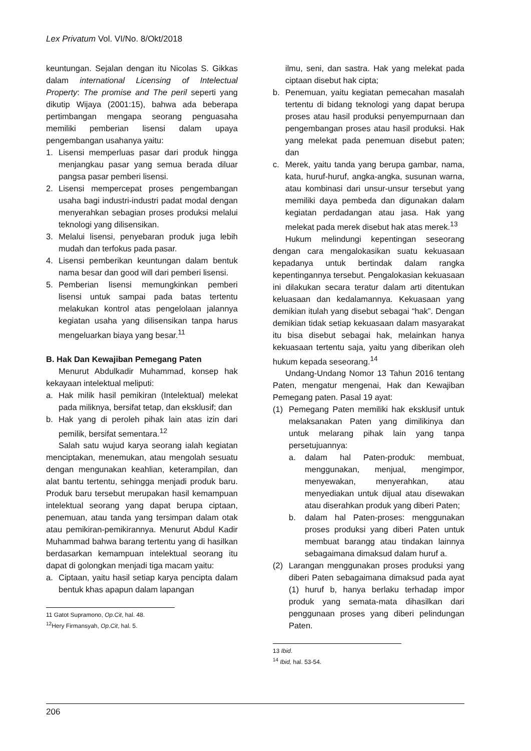Lex Privatum Vol. VI/No. 8/Okt/2018
keuntungan. Sejalan dengan itu Nicolas S. Gikkas dalam international Licensing of Intelectual Property: The promise and The peril seperti yang dikutip Wijaya (2001:15), bahwa ada beberapa pertimbangan mengapa seorang penguasaha memiliki pemberian lisensi dalam upaya pengembangan usahanya yaitu:
1. Lisensi memperluas pasar dari produk hingga menjangkau pasar yang semua berada diluar pangsa pasar pemberi lisensi.
2. Lisensi mempercepat proses pengembangan usaha bagi industri-industri padat modal dengan menyerahkan sebagian proses produksi melalui teknologi yang dilisensikan.
3. Melalui lisensi, penyebaran produk juga lebih mudah dan terfokus pada pasar.
4. Lisensi pemberikan keuntungan dalam bentuk nama besar dan good will dari pemberi lisensi.
5. Pemberian lisensi memungkinkan pemberi lisensi untuk sampai pada batas tertentu melakukan kontrol atas pengelolaan jalannya kegiatan usaha yang dilisensikan tanpa harus mengeluarkan biaya yang besar.<sup>11</sup>
B. Hak Dan Kewajiban Pemegang Paten
Menurut Abdulkadir Muhammad, konsep hak kekayaan intelektual meliputi:
a. Hak milik hasil pemikiran (Intelektual) melekat pada miliknya, bersifat tetap, dan eksklusif; dan
b. Hak yang di peroleh pihak lain atas izin dari pemilik, bersifat sementara.<sup>12</sup>
Salah satu wujud karya seorang ialah kegiatan menciptakan, menemukan, atau mengolah sesuatu dengan mengunakan keahlian, keterampilan, dan alat bantu tertentu, sehingga menjadi produk baru. Produk baru tersebut merupakan hasil kemampuan intelektual seorang yang dapat berupa ciptaan, penemuan, atau tanda yang tersimpan dalam otak atau pemikiran-pemikirannya. Menurut Abdul Kadir Muhammad bahwa barang tertentu yang di hasilkan berdasarkan kemampuan intelektual seorang itu dapat di golongkan menjadi tiga macam yaitu:
a. Ciptaan, yaitu hasil setiap karya pencipta dalam bentuk khas apapun dalam lapangan
11 Gatot Supramono, Op.Cit, hal. 48.
<sup>12</sup> Hery Firmansyah, Op.Cit, hal. 5.
ilmu, seni, dan sastra. Hak yang melekat pada ciptaan disebut hak cipta;
b. Penemuan, yaitu kegiatan pemecahan masalah tertentu di bidang teknologi yang dapat berupa proses atau hasil produksi penyempurnaan dan pengembangan proses atau hasil produksi. Hak yang melekat pada penemuan disebut paten; dan
c. Merek, yaitu tanda yang berupa gambar, nama, kata, huruf-huruf, angka-angka, susunan warna, atau kombinasi dari unsur-unsur tersebut yang memiliki daya pembeda dan digunakan dalam kegiatan perdadangan atau jasa. Hak yang melekat pada merek disebut hak atas merek.<sup>13</sup>
Hukum melindungi kepentingan seseorang dengan cara mengalokasikan suatu kekuasaan kepadanya untuk bertindak dalam rangka kepentingannya tersebut. Pengalokasian kekuasaan ini dilakukan secara teratur dalam arti ditentukan keluasaan dan kedalamannya. Kekuasaan yang demikian itulah yang disebut sebagai “hak”. Dengan demikian tidak setiap kekuasaan dalam masyarakat itu bisa disebut sebagai hak, melainkan hanya kekuasaan tertentu saja, yaitu yang diberikan oleh hukum kepada seseorang.<sup>14</sup>
Undang-Undang Nomor 13 Tahun 2016 tentang Paten, mengatur mengenai, Hak dan Kewajiban Pemegang paten. Pasal 19 ayat:
(1) Pemegang Paten memiliki hak eksklusif untuk melaksanakan Paten yang dimilikinya dan untuk melarang pihak lain yang tanpa persetujuannya:
a. dalam hal Paten-produk: membuat, menggunakan, menjual, mengimpor, menyewakan, menyerahkan, atau menyediakan untuk dijual atau disewakan atau diserahkan produk yang diberi Paten;
b. dalam hal Paten-proses: menggunakan proses produksi yang diberi Paten untuk membuat barangg atau tindakan lainnya sebagaimana dimaksud dalam huruf a.
(2) Larangan menggunakan proses produksi yang diberi Paten sebagaimana dimaksud pada ayat (1) huruf b, hanya berlaku terhadap impor produk yang semata-mata dihasilkan dari penggunaan proses yang diberi pelindungan Paten.
13 Ibid.
<sup>14</sup> Ibid, hal. 53-54.
206